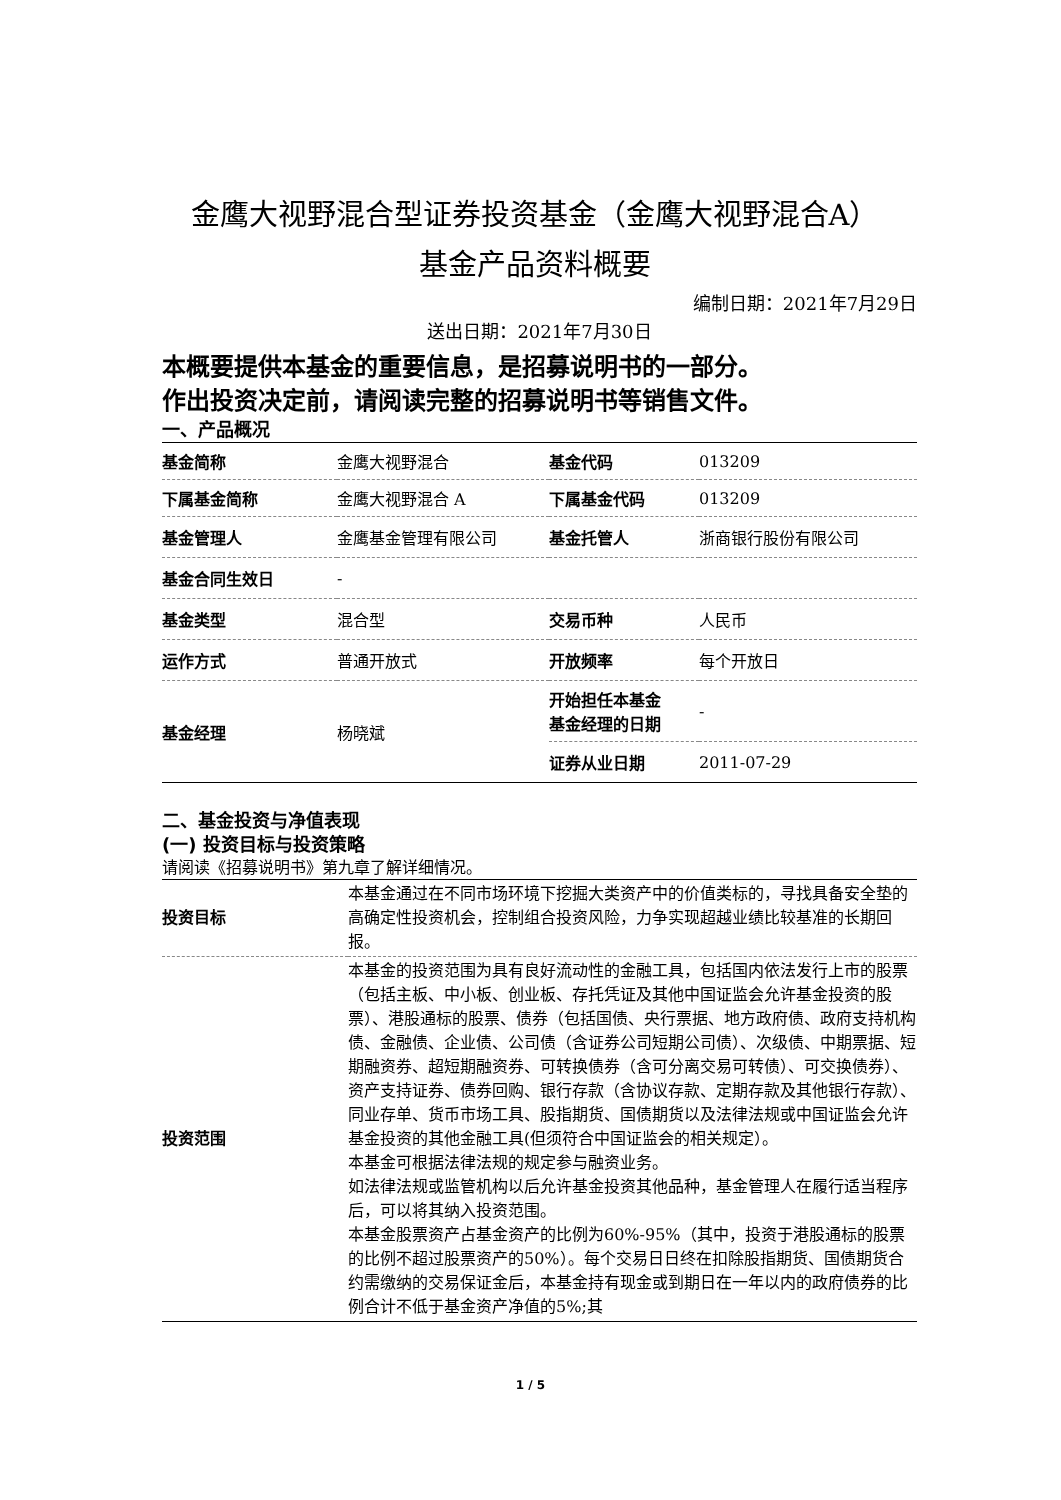金鹰大视野混合型证券投资基金（金鹰大视野混合A）
基金产品资料概要
编制日期：2021年7月29日
送出日期：2021年7月30日
本概要提供本基金的重要信息，是招募说明书的一部分。
作出投资决定前，请阅读完整的招募说明书等销售文件。
一、产品概况
| 基金简称 | 金鹰大视野混合 | 基金代码 | 013209 |
| 下属基金简称 | 金鹰大视野混合 A | 下属基金代码 | 013209 |
| 基金管理人 | 金鹰基金管理有限公司 | 基金托管人 | 浙商银行股份有限公司 |
| 基金合同生效日 | - | | |
| 基金类型 | 混合型 | 交易币种 | 人民币 |
| 运作方式 | 普通开放式 | 开放频率 | 每个开放日 |
| 基金经理 | 杨晓斌 | 开始担任本基金 基金经理的日期 | - |
| | | 证券从业日期 | 2011-07-29 |
二、基金投资与净值表现
(一) 投资目标与投资策略
请阅读《招募说明书》第九章了解详细情况。
| 投资目标 | 本基金通过在不同市场环境下挖掘大类资产中的价值类标的，寻找具备安全垫的高确定性投资机会，控制组合投资风险，力争实现超越业绩比较基准的长期回报。 |
| 投资范围 | 本基金的投资范围为具有良好流动性的金融工具，包括国内依法发行上市的股票（包括主板、中小板、创业板、存托凭证及其他中国证监会允许基金投资的股票）、港股通标的股票、债券（包括国债、央行票据、地方政府债、政府支持机构债、金融债、企业债、公司债（含证券公司短期公司债）、次级债、中期票据、短期融资券、超短期融资券、可转换债券（含可分离交易可转债）、可交换债券）、资产支持证券、债券回购、银行存款（含协议存款、定期存款及其他银行存款）、同业存单、货币市场工具、股指期货、国债期货以及法律法规或中国证监会允许基金投资的其他金融工具(但须符合中国证监会的相关规定）。 本基金可根据法律法规的规定参与融资业务。 如法律法规或监管机构以后允许基金投资其他品种，基金管理人在履行适当程序后，可以将其纳入投资范围。 本基金股票资产占基金资产的比例为60%-95%（其中，投资于港股通标的股票的比例不超过股票资产的50%）。每个交易日日终在扣除股指期货、国债期货合约需缴纳的交易保证金后，本基金持有现金或到期日在一年以内的政府债券的比例合计不低于基金资产净值的5%;其 |
1 / 5